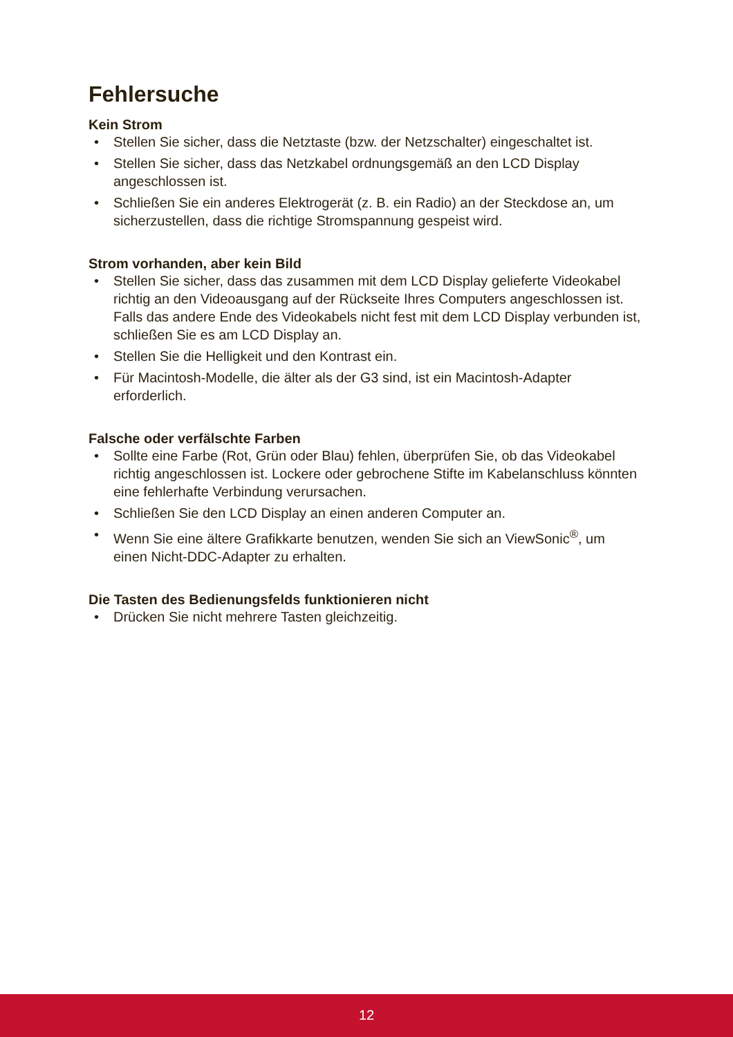Fehlersuche
Kein Strom
• Stellen Sie sicher, dass die Netztaste (bzw. der Netzschalter) eingeschaltet ist.
• Stellen Sie sicher, dass das Netzkabel ordnungsgemäß an den LCD Display angeschlossen ist.
• Schließen Sie ein anderes Elektrogerät (z. B. ein Radio) an der Steckdose an, um sicherzustellen, dass die richtige Stromspannung gespeist wird.
Strom vorhanden, aber kein Bild
• Stellen Sie sicher, dass das zusammen mit dem LCD Display gelieferte Videokabel richtig an den Videoausgang auf der Rückseite Ihres Computers angeschlossen ist. Falls das andere Ende des Videokabels nicht fest mit dem LCD Display verbunden ist, schließen Sie es am LCD Display an.
• Stellen Sie die Helligkeit und den Kontrast ein.
• Für Macintosh-Modelle, die älter als der G3 sind, ist ein Macintosh-Adapter erforderlich.
Falsche oder verfälschte Farben
• Sollte eine Farbe (Rot, Grün oder Blau) fehlen, überprüfen Sie, ob das Videokabel richtig angeschlossen ist. Lockere oder gebrochene Stifte im Kabelanschluss könnten eine fehlerhafte Verbindung verursachen.
• Schließen Sie den LCD Display an einen anderen Computer an.
• Wenn Sie eine ältere Grafikkarte benutzen, wenden Sie sich an ViewSonic<sup>®</sup>, um einen Nicht-DDC-Adapter zu erhalten.
Die Tasten des Bedienungsfelds funktionieren nicht
• Drücken Sie nicht mehrere Tasten gleichzeitig.
12